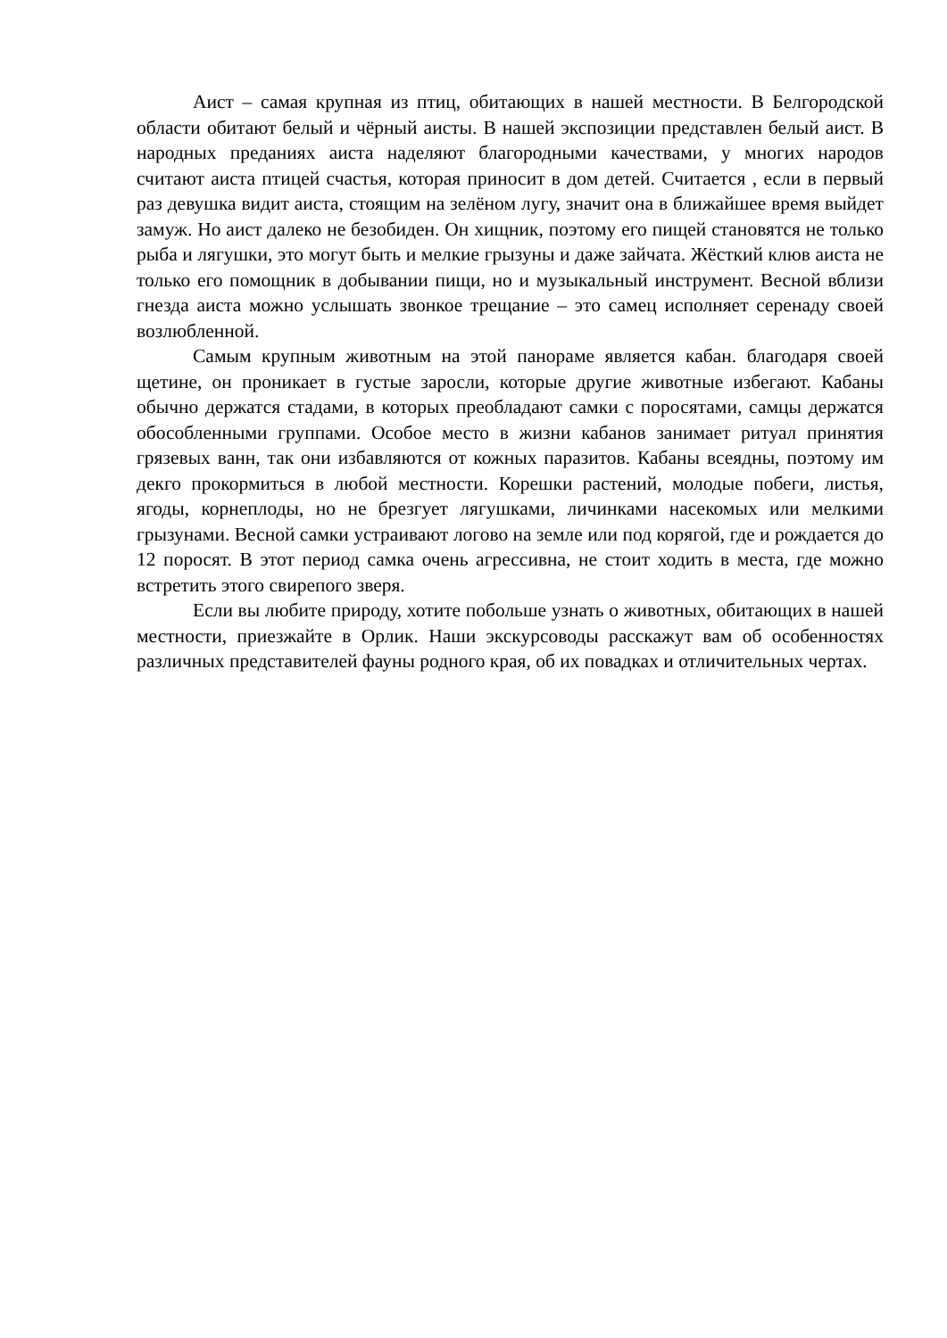Аист – самая крупная из птиц, обитающих в нашей местности. В Белгородской области обитают белый и чёрный аисты. В нашей экспозиции представлен белый аист. В народных преданиях аиста наделяют благородными качествами, у многих народов считают аиста птицей счастья, которая приносит в дом детей. Считается , если в первый раз девушка видит аиста, стоящим на зелёном лугу, значит она в ближайшее время выйдет замуж. Но аист далеко не безобиден. Он хищник, поэтому его пищей становятся не только рыба и лягушки, это могут быть и мелкие грызуны и даже зайчата. Жёсткий клюв аиста не только его помощник в добывании пищи, но и музыкальный инструмент. Весной вблизи гнезда аиста можно услышать звонкое трещание – это самец исполняет серенаду своей возлюбленной.
Самым крупным животным на этой панораме является кабан. благодаря своей щетине, он проникает в густые заросли, которые другие животные избегают. Кабаны обычно держатся стадами, в которых преобладают самки с поросятами, самцы держатся обособленными группами. Особое место в жизни кабанов занимает ритуал принятия грязевых ванн, так они избавляются от кожных паразитов. Кабаны всеядны, поэтому им декго прокормиться в любой местности. Корешки растений, молодые побеги, листья, ягоды, корнеплоды, но не брезгует лягушками, личинками насекомых или мелкими грызунами. Весной самки устраивают логово на земле или под корягой, где и рождается до 12 поросят. В этот период самка очень агрессивна, не стоит ходить в места, где можно встретить этого свирепого зверя.
Если вы любите природу, хотите побольше узнать о животных, обитающих в нашей местности, приезжайте в Орлик. Наши экскурсоводы расскажут вам об особенностях различных представителей фауны родного края, об их повадках и отличительных чертах.